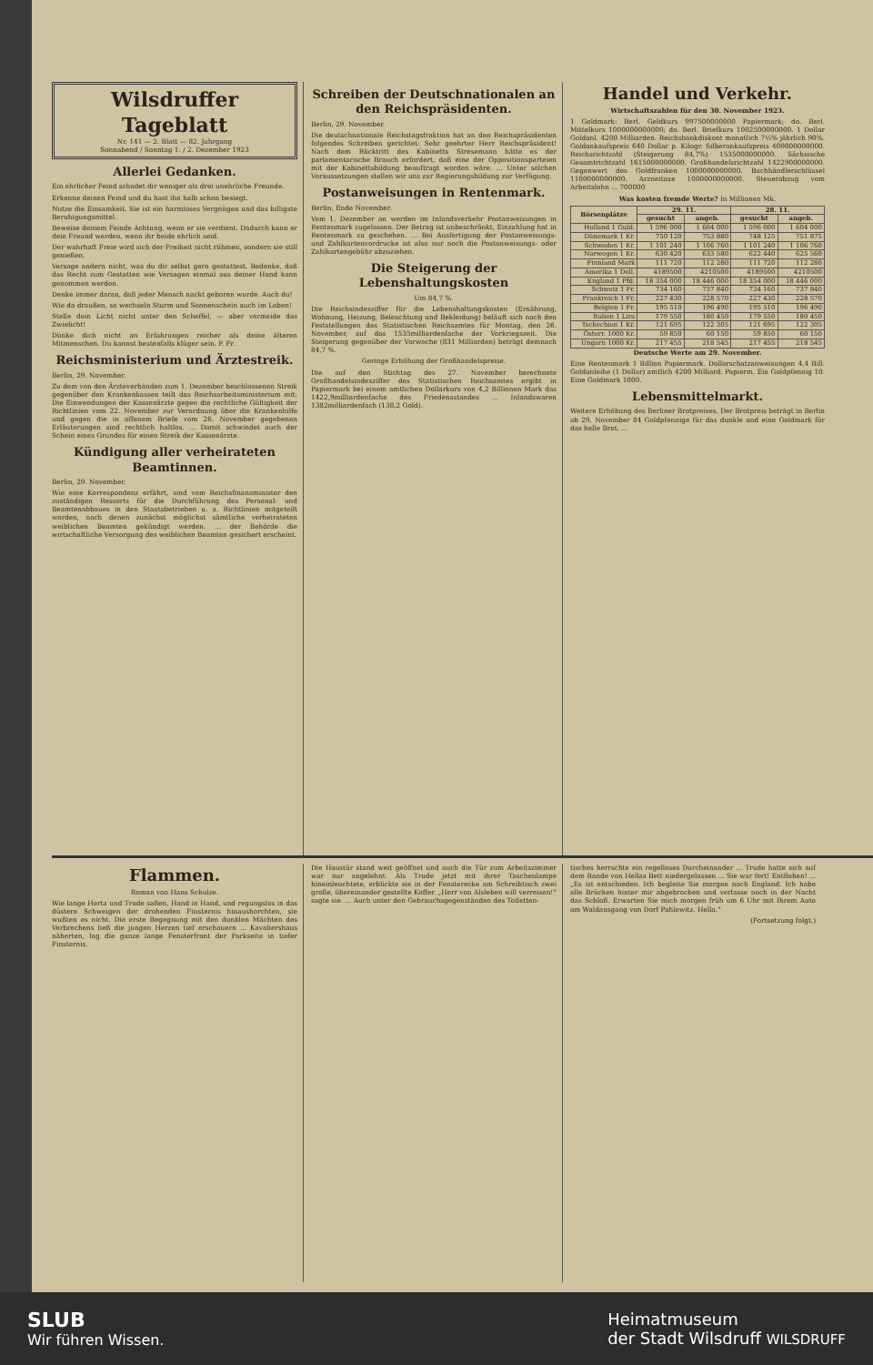Wilsdruffer Tageblatt
Nr. 141 — 2. Blatt — 82. Jahrgang
Sonnabend / Sonntag 1. / 2. Dezember 1923
Allerlei Gedanken.
Ein ehrlicher Feind schadet dir weniger als drei unehrliche Freunde.
Erkenne deinen Feind und du hast ihn halb schon besiegt.
Nutze die Einsamkeit. Sie ist ein harmloses Vergnügen und das billigste Beruhigungsmittel.
Beweise deinem Feinde Achtung, wenn er sie verdient. Dadurch kann er dein Freund werden, wenn ihr beide ehrlich seid.
Der wahrhaft Freie wird sich der Freiheit nicht rühmen, sondern sie still genießen.
Versage andern nicht, was du dir selbst gern gestattest. Bedenke, daß das Recht zum Gestatten wie Versagen einmal aus deiner Hand kann genommen werden.
Denke immer daran, daß jeder Mensch nackt geboren wurde. Auch du!
Wie da draußen, so wechseln Sturm und Sonnenschein auch im Leben!
Stelle dein Licht nicht unter den Scheffel, — aber vermeide das Zwielicht!
Dünke dich nicht an Erfahrungen reicher als deine älteren Mitmenschen. Du kannst bestenfalls klüger sein. P. Fr.
Reichsministerium und Ärztestreik.
Berlin, 29. November.
Zu dem von den Ärzteverbänden zum 1. Dezember beschlossenen Streik gegenüber den Krankenkassen teilt das Reichsarbeitsministerium mit: Die Einwendungen der Kassenärzte gegen die rechtliche Gültigkeit der Richtlinien vom 22. November zur Verordnung über die Krankenhilfe und gegen die in offenem Briefe vom 26. November gegebenen Erläuterungen sind rechtlich haltlos. ... Damit schwindet auch der Schein eines Grundes für einen Streik der Kassenärzte.
Kündigung aller verheirateten Beamtinnen.
Berlin, 29. November.
Wie eine Korrespondenz erfährt, sind vom Reichsfinanzminister den zuständigen Ressorts für die Durchführung des Personal- und Beamtenabbaues in den Staatsbetrieben u. a. Richtlinien mitgeteilt worden, nach denen zunächst möglichst sämtliche verheirateten weiblichen Beamten gekündigt werden. ... der Behörde die wirtschaftliche Versorgung des weiblichen Beamten gesichert erscheint.
Schreiben der Deutschnationalen an den Reichspräsidenten.
Berlin, 29. November.
Die deutschnationale Reichstagsfraktion hat an den Reichspräsidenten folgendes Schreiben gerichtet: Sehr geehrter Herr Reichspräsident! Nach dem Rücktritt des Kabinetts Stresemann hätte es der parlamentarische Brauch erfordert, daß eine der Oppositionsparteien mit der Kabinettsbildung beauftragt worden wäre. ... Unter solchen Voraussetzungen stellen wir uns zur Regierungsbildung zur Verfügung.
Postanweisungen in Rentenmark.
Berlin, Ende November.
Vom 1. Dezember an werden im Inlandsverkehr Postanweisungen in Rentenmark zugelassen. Der Betrag ist unbeschränkt, Einzahlung hat in Rentenmark zu geschehen. ... Bei Ausfertigung der Postanweisungs- und Zahlkartenvordrucke ist also nur noch die Postanweisungs- oder Zahlkartengebühr abzuziehen.
Die Steigerung der Lebenshaltungskosten
Um 84,7 %.
Die Reichsindexziffer für die Lebenshaltungskosten (Ernährung, Wohnung, Heizung, Beleuchtung und Bekleidung) beläuft sich nach den Feststellungen des Statistischen Reichsamtes für Montag, den 26. November, auf das 1535milliardenfache der Vorkriegszeit. Die Steigerung gegenüber der Vorwoche (831 Milliarden) beträgt demnach 84,7 %.
Geringe Erhöhung der Großhandelspreise.
Die auf den Stichtag des 27. November berechnete Großhandelsindexziffer des Statistischen Reichsamtes ergibt in Papiermark bei einem amtlichen Dollarkurs von 4,2 Billionen Mark das 1422,9milliardenfache des Friedensstandes ... Inlandswaren 1382milliardenfach (138,2 Gold).
Handel und Verkehr.
Wirtschaftszahlen für den 30. November 1923.
1 Goldmark: Berl. Geldkurs 997500000000 Papiermark; do. Berl. Mittelkurs 1000000000000; do. Berl. Briefkurs 1002500000000. 1 Dollar Goldanl. 4200 Milliarden. Reichsbankdiskont monatlich 7½% jährlich 90%. Goldankaufspreis 640 Dollar p. Kilogr. Silberankaufspreis 400000000000. Reichsrichtzahl (Steigerung 84,7%) 1535000000000. Sächsische Gesamtrichtzahl 1615000000000. Großhandelsrichtzahl 1422900000000. Gegenwert des Goldfranken 1000000000000. Buchhändlerschlüssel 1100000000000. Arzneitaxe 1000000000000. Steuerabzug vom Arbeitslohn ... 700000
Was kosten fremde Werte? In Millionen Mk.
| Börsenplätze | 29. 11. | | 28. 11. | |
| --- | --- | --- | --- | --- |
| | gesucht | angeb. | gesucht | angeb. |
| Holland 1 Guld. | 1 596 000 | 1 604 000 | 1 596 000 | 1 604 000 |
| Dänemark 1 Kr. | 750 120 | 753 880 | 748 125 | 751 875 |
| Schweden 1 Kr. | 1 101 240 | 1 106 760 | 1 101 240 | 1 106 760 |
| Norwegen 1 Kr. | 630 420 | 633 580 | 622 440 | 625 560 |
| Finnland Mark | 111 720 | 112 280 | 111 720 | 112 280 |
| Amerika 1 Doll. | 4189500 | 4210500 | 4189500 | 4210500 |
| England 1 Pfd. | 18 354 000 | 18 446 000 | 18 354 000 | 18 446 000 |
| Schweiz 1 Fr. | 734 160 | 737 840 | 734 160 | 737 840 |
| Frankreich 1 Fr. | 227 430 | 228 570 | 227 430 | 228 570 |
| Belgien 1 Fr. | 195 510 | 196 490 | 195 510 | 196 490 |
| Italien 1 Lira | 179 550 | 180 450 | 179 550 | 180 450 |
| Tschechien 1 Kr. | 121 695 | 122 305 | 121 695 | 122 305 |
| Österr. 1000 Kr. | 59 850 | 60 150 | 59 850 | 60 150 |
| Ungarn 1000 Kr. | 217 455 | 218 545 | 217 455 | 218 545 |
Deutsche Werte am 29. November.
Eine Rentenmark 1 Billion Papiermark. Dollarschatzanweisungen 4,4 Bill. Goldanleihe (1 Dollar) amtlich 4200 Milliard. Papierm. Ein Goldpfennig 10. Eine Goldmark 1000.
Lebensmittelmarkt.
Weitere Erhöhung des Berliner Brotpreises. Der Brotpreis beträgt in Berlin ab 29. November 84 Goldpfennige für das dunkle und eine Goldmark für das helle Brot. ...
Flammen.
Roman von Hans Schulze.
Wie lange Herta und Trude saßen, Hand in Hand, und regungslos in das düstere Schweigen der drohenden Finsternis hinaushorchten, sie wußten es nicht. Die erste Begegnung mit den dunklen Mächten des Verbrechens ließ die jungen Herzen tief erschauern ... Kavaliershaus näherten, lag die ganze lange Fensterfront der Parkseite in tiefer Finsternis.
Die Haustür stand weit geöffnet und auch die Tür zum Arbeitszimmer war nur angelehnt. Als Trude jetzt mit ihrer Taschenlampe hineinleuchtete, erblickte sie in der Fensterecke am Schreibtisch zwei große, übereinander gestellte Koffer. „Herr von Alsleben will verreisen!“ sagte sie. ... Auch unter den Gebrauchsgegenständen des Toiletten-
tisches herrschte ein regelloses Durcheinander ... Trude hatte sich auf dem Rande von Hellas Bett niedergelassen ... Sie war fort! Entflohen! ... „Es ist entschieden. Ich begleite Sie morgen nach England. Ich habe alle Brücken hinter mir abgebrochen und verlasse noch in der Nacht das Schloß. Erwarten Sie mich morgen früh um 6 Uhr mit Ihrem Auto am Waldausgang von Dorf Pahlowitz. Hella.“
(Fortsetzung folgt.)
SLUB
Wir führen Wissen.
Heimatmuseum
der Stadt Wilsdruff WILSDRUFF